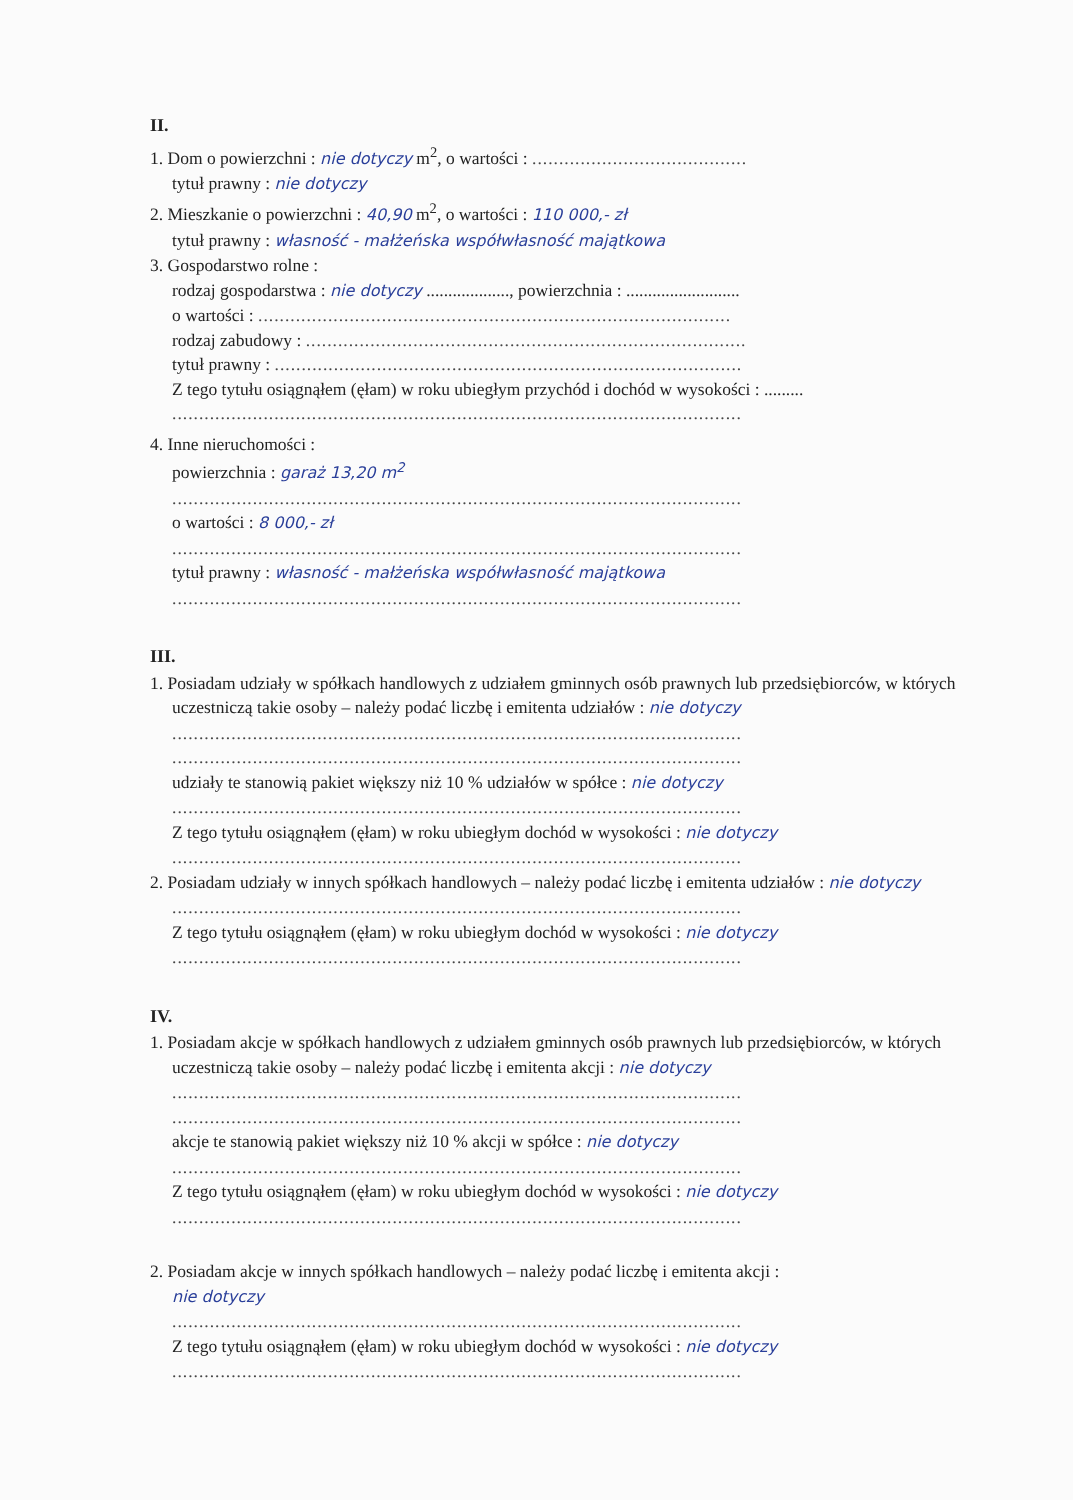II.
1. Dom o powierzchni : nie dotyczy m<sup>2</sup>, o wartości : ........................................
tytuł prawny : nie dotyczy
2. Mieszkanie o powierzchni : 40,90 m<sup>2</sup>, o wartości : 110 000,- zł
tytuł prawny : własność - małżeńska współwłasność majątkowa
3. Gospodarstwo rolne :
rodzaj gospodarstwa : nie dotyczy ..................., powierzchnia : ..........................
o wartości : ........................................................................................
rodzaj zabudowy : ..................................................................................
tytuł prawny : .......................................................................................
Z tego tytułu osiągnąłem (ęłam) w roku ubiegłym przychód i dochód w wysokości : .........
..........................................................................................................
4. Inne nieruchomości :
powierzchnia : garaż 13,20 m<sup>2</sup>
..........................................................................................................
o wartości : 8 000,- zł
..........................................................................................................
tytuł prawny : własność - małżeńska współwłasność majątkowa
..........................................................................................................
III.
1. Posiadam udziały w spółkach handlowych z udziałem gminnych osób prawnych lub przedsiębiorców, w których uczestniczą takie osoby – należy podać liczbę i emitenta udziałów : nie dotyczy
..........................................................................................................
..........................................................................................................
udziały te stanowią pakiet większy niż 10 % udziałów w spółce : nie dotyczy
..........................................................................................................
Z tego tytułu osiągnąłem (ęłam) w roku ubiegłym dochód w wysokości : nie dotyczy
..........................................................................................................
2. Posiadam udziały w innych spółkach handlowych – należy podać liczbę i emitenta udziałów : nie dotyczy
..........................................................................................................
Z tego tytułu osiągnąłem (ęłam) w roku ubiegłym dochód w wysokości : nie dotyczy
..........................................................................................................
IV.
1. Posiadam akcje w spółkach handlowych z udziałem gminnych osób prawnych lub przedsiębiorców, w których uczestniczą takie osoby – należy podać liczbę i emitenta akcji : nie dotyczy
..........................................................................................................
..........................................................................................................
akcje te stanowią pakiet większy niż 10 % akcji w spółce : nie dotyczy
..........................................................................................................
Z tego tytułu osiągnąłem (ęłam) w roku ubiegłym dochód w wysokości : nie dotyczy
..........................................................................................................
2. Posiadam akcje w innych spółkach handlowych – należy podać liczbę i emitenta akcji :
nie dotyczy
..........................................................................................................
Z tego tytułu osiągnąłem (ęłam) w roku ubiegłym dochód w wysokości : nie dotyczy
..........................................................................................................